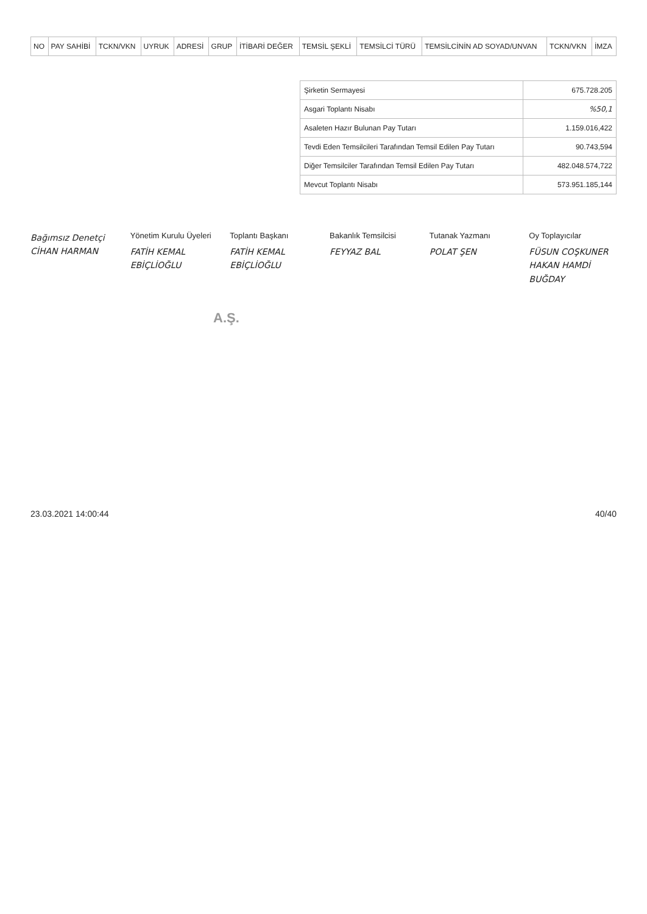| NO | PAY SAHİBİ | TCKN/VKN | UYRUK | ADRESİ | GRUP | İTİBARİ DEĞER | TEMSİL ŞEKLİ | TEMSİLCİ TÜRÜ | TEMSİLCİNİN AD SOYAD/UNVAN | TCKN/VKN | İMZA |
| --- | --- | --- | --- | --- | --- | --- | --- | --- | --- | --- | --- |
| Şirketin Sermayesi | 675.728.205 |
| Asgari Toplantı Nisabı | %50,1 |
| Asaleten Hazır Bulunan Pay Tutarı | 1.159.016,422 |
| Tevdi Eden Temsilcileri Tarafından Temsil Edilen Pay Tutarı | 90.743,594 |
| Diğer Temsilciler Tarafından Temsil Edilen Pay Tutarı | 482.048.574,722 |
| Mevcut Toplantı Nisabı | 573.951.185,144 |
Bağımsız Denetçi
CİHAN HARMAN
Yönetim Kurulu Üyeleri
FATİH KEMAL EBİÇLİOĞLU
Toplantı Başkanı
FATİH KEMAL EBİÇLİOĞLU
Bakanlık Temsilcisi
FEYYAZ BAL
Tutanak Yazmanı
POLAT ŞEN
Oy Toplayıcılar
FÜSUN COŞKUNER
HAKAN HAMDİ BUĞDAY
A.Ş.
23.03.2021 14:00:44 40/40